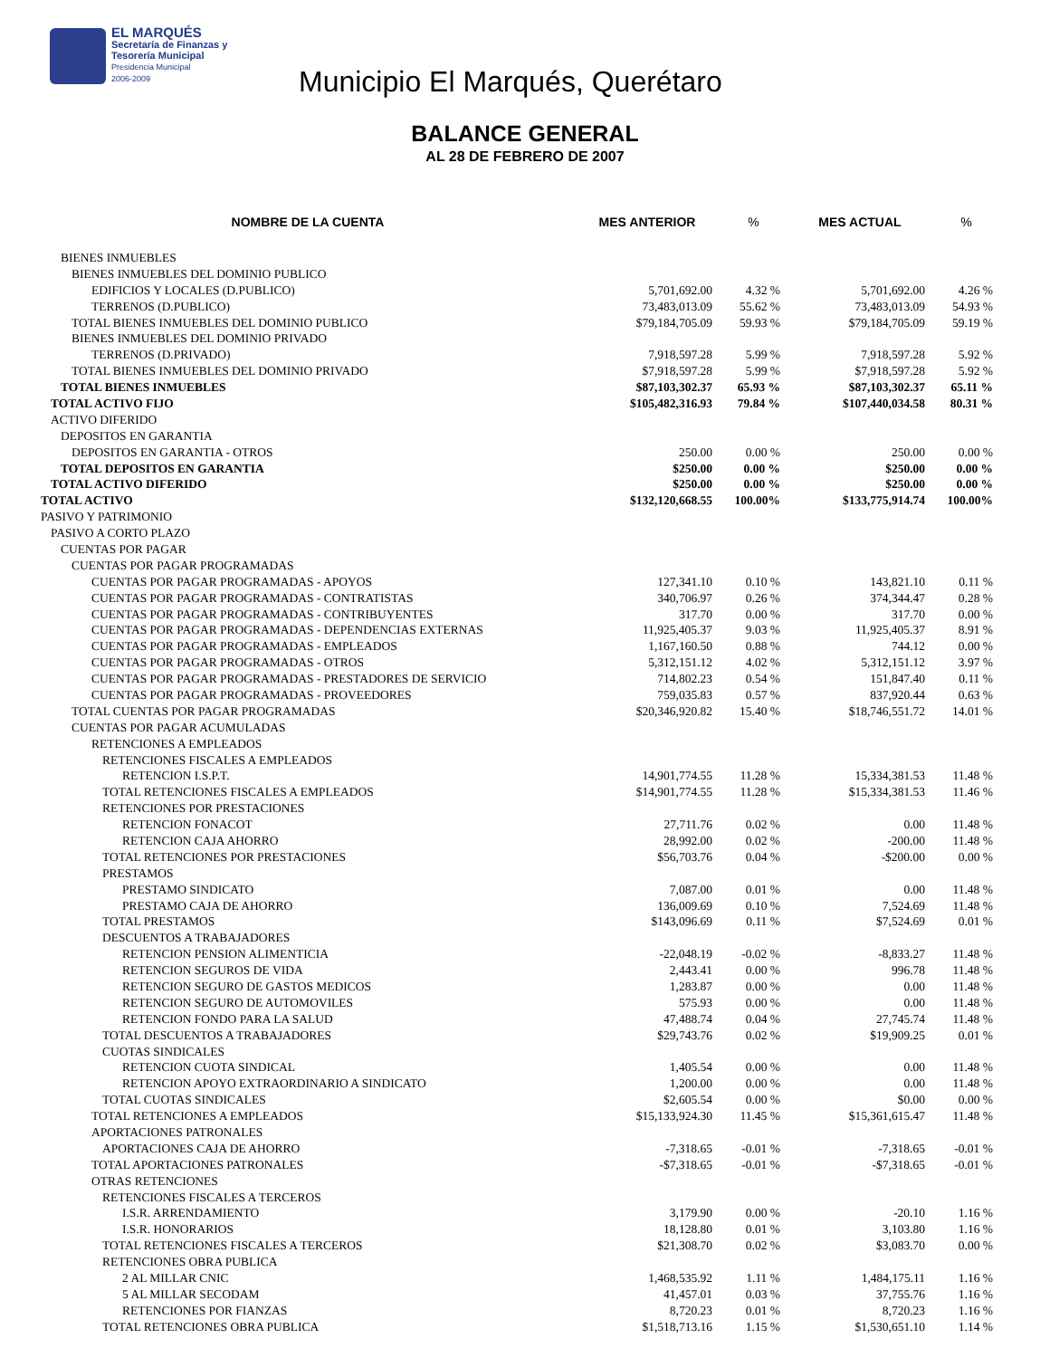EL MARQUÉS
Secretaría de Finanzas y
Tesorería Municipal
Presidencia Municipal
2006-2009
Municipio El Marqués, Querétaro
BALANCE GENERAL
AL 28 DE FEBRERO DE 2007
| NOMBRE DE LA CUENTA | MES ANTERIOR | % | MES ACTUAL | % |
| --- | --- | --- | --- | --- |
| BIENES INMUEBLES | | | | |
| BIENES INMUEBLES DEL DOMINIO PUBLICO | | | | |
| EDIFICIOS Y LOCALES (D.PUBLICO) | 5,701,692.00 | 4.32 % | 5,701,692.00 | 4.26 % |
| TERRENOS (D.PUBLICO) | 73,483,013.09 | 55.62 % | 73,483,013.09 | 54.93 % |
| TOTAL BIENES INMUEBLES DEL DOMINIO PUBLICO | $79,184,705.09 | 59.93 % | $79,184,705.09 | 59.19 % |
| BIENES INMUEBLES DEL DOMINIO PRIVADO | | | | |
| TERRENOS (D.PRIVADO) | 7,918,597.28 | 5.99 % | 7,918,597.28 | 5.92 % |
| TOTAL BIENES INMUEBLES DEL DOMINIO PRIVADO | $7,918,597.28 | 5.99 % | $7,918,597.28 | 5.92 % |
| TOTAL BIENES INMUEBLES | $87,103,302.37 | 65.93 % | $87,103,302.37 | 65.11 % |
| TOTAL ACTIVO FIJO | $105,482,316.93 | 79.84 % | $107,440,034.58 | 80.31 % |
| ACTIVO DIFERIDO | | | | |
| DEPOSITOS EN GARANTIA | | | | |
| DEPOSITOS EN GARANTIA - OTROS | 250.00 | 0.00 % | 250.00 | 0.00 % |
| TOTAL DEPOSITOS EN GARANTIA | $250.00 | 0.00 % | $250.00 | 0.00 % |
| TOTAL ACTIVO DIFERIDO | $250.00 | 0.00 % | $250.00 | 0.00 % |
| TOTAL ACTIVO | $132,120,668.55 | 100.00% | $133,775,914.74 | 100.00% |
| PASIVO Y PATRIMONIO | | | | |
| PASIVO A CORTO PLAZO | | | | |
| CUENTAS POR PAGAR | | | | |
| CUENTAS POR PAGAR PROGRAMADAS | | | | |
| CUENTAS POR PAGAR PROGRAMADAS - APOYOS | 127,341.10 | 0.10 % | 143,821.10 | 0.11 % |
| CUENTAS POR PAGAR PROGRAMADAS - CONTRATISTAS | 340,706.97 | 0.26 % | 374,344.47 | 0.28 % |
| CUENTAS POR PAGAR PROGRAMADAS - CONTRIBUYENTES | 317.70 | 0.00 % | 317.70 | 0.00 % |
| CUENTAS POR PAGAR PROGRAMADAS - DEPENDENCIAS EXTERNAS | 11,925,405.37 | 9.03 % | 11,925,405.37 | 8.91 % |
| CUENTAS POR PAGAR PROGRAMADAS - EMPLEADOS | 1,167,160.50 | 0.88 % | 744.12 | 0.00 % |
| CUENTAS POR PAGAR PROGRAMADAS - OTROS | 5,312,151.12 | 4.02 % | 5,312,151.12 | 3.97 % |
| CUENTAS POR PAGAR PROGRAMADAS - PRESTADORES DE SERVICIO | 714,802.23 | 0.54 % | 151,847.40 | 0.11 % |
| CUENTAS POR PAGAR PROGRAMADAS - PROVEEDORES | 759,035.83 | 0.57 % | 837,920.44 | 0.63 % |
| TOTAL CUENTAS POR PAGAR PROGRAMADAS | $20,346,920.82 | 15.40 % | $18,746,551.72 | 14.01 % |
| CUENTAS POR PAGAR ACUMULADAS | | | | |
| RETENCIONES A EMPLEADOS | | | | |
| RETENCIONES FISCALES A EMPLEADOS | | | | |
| RETENCION I.S.P.T. | 14,901,774.55 | 11.28 % | 15,334,381.53 | 11.48 % |
| TOTAL RETENCIONES FISCALES A EMPLEADOS | $14,901,774.55 | 11.28 % | $15,334,381.53 | 11.46 % |
| RETENCIONES POR PRESTACIONES | | | | |
| RETENCION FONACOT | 27,711.76 | 0.02 % | 0.00 | 11.48 % |
| RETENCION CAJA AHORRO | 28,992.00 | 0.02 % | -200.00 | 11.48 % |
| TOTAL RETENCIONES POR PRESTACIONES | $56,703.76 | 0.04 % | -$200.00 | 0.00 % |
| PRESTAMOS | | | | |
| PRESTAMO SINDICATO | 7,087.00 | 0.01 % | 0.00 | 11.48 % |
| PRESTAMO CAJA DE AHORRO | 136,009.69 | 0.10 % | 7,524.69 | 11.48 % |
| TOTAL PRESTAMOS | $143,096.69 | 0.11 % | $7,524.69 | 0.01 % |
| DESCUENTOS A TRABAJADORES | | | | |
| RETENCION PENSION ALIMENTICIA | -22,048.19 | -0.02 % | -8,833.27 | 11.48 % |
| RETENCION SEGUROS DE VIDA | 2,443.41 | 0.00 % | 996.78 | 11.48 % |
| RETENCION SEGURO DE GASTOS MEDICOS | 1,283.87 | 0.00 % | 0.00 | 11.48 % |
| RETENCION SEGURO DE AUTOMOVILES | 575.93 | 0.00 % | 0.00 | 11.48 % |
| RETENCION FONDO PARA LA SALUD | 47,488.74 | 0.04 % | 27,745.74 | 11.48 % |
| TOTAL DESCUENTOS A TRABAJADORES | $29,743.76 | 0.02 % | $19,909.25 | 0.01 % |
| CUOTAS SINDICALES | | | | |
| RETENCION CUOTA SINDICAL | 1,405.54 | 0.00 % | 0.00 | 11.48 % |
| RETENCION APOYO EXTRAORDINARIO A SINDICATO | 1,200.00 | 0.00 % | 0.00 | 11.48 % |
| TOTAL CUOTAS SINDICALES | $2,605.54 | 0.00 % | $0.00 | 0.00 % |
| TOTAL RETENCIONES A EMPLEADOS | $15,133,924.30 | 11.45 % | $15,361,615.47 | 11.48 % |
| APORTACIONES PATRONALES | | | | |
| APORTACIONES CAJA DE AHORRO | -7,318.65 | -0.01 % | -7,318.65 | -0.01 % |
| TOTAL APORTACIONES PATRONALES | -$7,318.65 | -0.01 % | -$7,318.65 | -0.01 % |
| OTRAS RETENCIONES | | | | |
| RETENCIONES FISCALES A TERCEROS | | | | |
| I.S.R. ARRENDAMIENTO | 3,179.90 | 0.00 % | -20.10 | 1.16 % |
| I.S.R. HONORARIOS | 18,128.80 | 0.01 % | 3,103.80 | 1.16 % |
| TOTAL RETENCIONES FISCALES A TERCEROS | $21,308.70 | 0.02 % | $3,083.70 | 0.00 % |
| RETENCIONES OBRA PUBLICA | | | | |
| 2 AL MILLAR CNIC | 1,468,535.92 | 1.11 % | 1,484,175.11 | 1.16 % |
| 5 AL MILLAR SECODAM | 41,457.01 | 0.03 % | 37,755.76 | 1.16 % |
| RETENCIONES POR FIANZAS | 8,720.23 | 0.01 % | 8,720.23 | 1.16 % |
| TOTAL RETENCIONES OBRA PUBLICA | $1,518,713.16 | 1.15 % | $1,530,651.10 | 1.14 % |